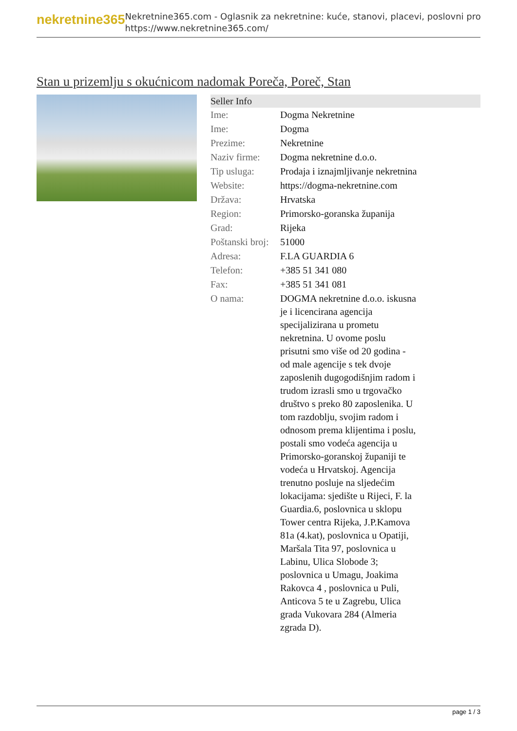nekretnine365
Nekretnine365.com - Oglasnik za nekretnine: kuće, stanovi, placevi, poslovni pro
https://www.nekretnine365.com/
Stan u prizemlju s okućnicom nadomak Poreča, Poreč, Stan
| Seller Info | |
| --- | --- |
| Ime: | Dogma Nekretnine |
| Ime: | Dogma |
| Prezime: | Nekretnine |
| Naziv firme: | Dogma nekretnine d.o.o. |
| Tip usluga: | Prodaja i iznajmljivanje nekretnina |
| Website: | https://dogma-nekretnine.com |
| Država: | Hrvatska |
| Region: | Primorsko-goranska županija |
| Grad: | Rijeka |
| Poštanski broj: | 51000 |
| Adresa: | F.LA GUARDIA 6 |
| Telefon: | +385 51 341 080 |
| Fax: | +385 51 341 081 |
| O nama: | DOGMA nekretnine d.o.o. iskusna je i licencirana agencija specijalizirana u prometu nekretnina. U ovome poslu prisutni smo više od 20 godina - od male agencije s tek dvoje zaposlenih dugogodišnjim radom i trudom izrasli smo u trgovačko društvo s preko 80 zaposlenika. U tom razdoblju, svojim radom i odnosom prema klijentima i poslu, postali smo vodeća agencija u Primorsko-goranskoj županiji te vodeća u Hrvatskoj. Agencija trenutno posluje na sljedećim lokacijama: sjedište u Rijeci, F. la Guardia.6, poslovnica u sklopu Tower centra Rijeka, J.P.Kamova 81a (4.kat), poslovnica u Opatiji, Maršala Tita 97, poslovnica u Labinu, Ulica Slobode 3; poslovnica u Umagu, Joakima Rakovca 4 , poslovnica u Puli, Anticova 5 te u Zagrebu, Ulica grada Vukovara 284 (Almeria zgrada D). |
page 1 / 3